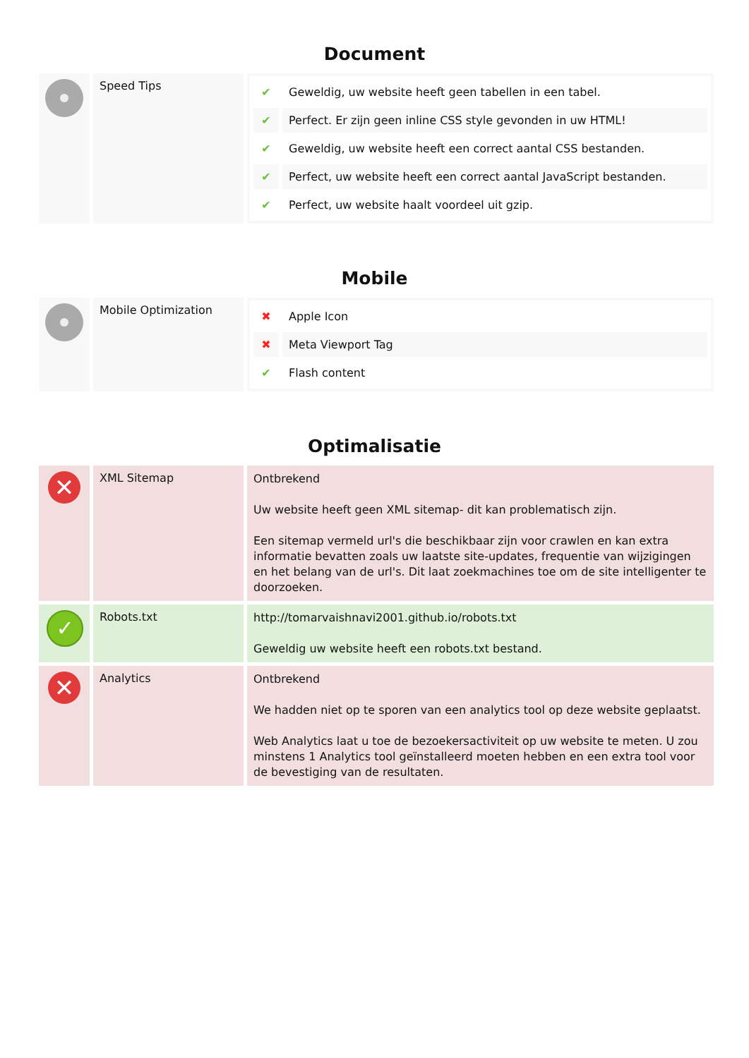Document
| | Speed Tips | / ✔ / Geweldig, uw website heeft geen tabellen in een tabel. / / ✔ / Perfect. Er zijn geen inline CSS style gevonden in uw HTML! / / ✔ / Geweldig, uw website heeft een correct aantal CSS bestanden. / / ✔ / Perfect, uw website heeft een correct aantal JavaScript bestanden. / / ✔ / Perfect, uw website haalt voordeel uit gzip. / |
Mobile
| | Mobile Optimization | / ✖ / Apple Icon / / ✖ / Meta Viewport Tag / / ✔ / Flash content / |
Optimalisatie
| ✕ | XML Sitemap | Ontbrekend Uw website heeft geen XML sitemap- dit kan problematisch zijn. Een sitemap vermeld url's die beschikbaar zijn voor crawlen en kan extra informatie bevatten zoals uw laatste site-updates, frequentie van wijzigingen en het belang van de url's. Dit laat zoekmachines toe om de site intelligenter te doorzoeken. |
| ✓ | Robots.txt | http://tomarvaishnavi2001.github.io/robots.txt Geweldig uw website heeft een robots.txt bestand. |
| ✕ | Analytics | Ontbrekend We hadden niet op te sporen van een analytics tool op deze website geplaatst. Web Analytics laat u toe de bezoekersactiviteit op uw website te meten. U zou minstens 1 Analytics tool geïnstalleerd moeten hebben en een extra tool voor de bevestiging van de resultaten. |